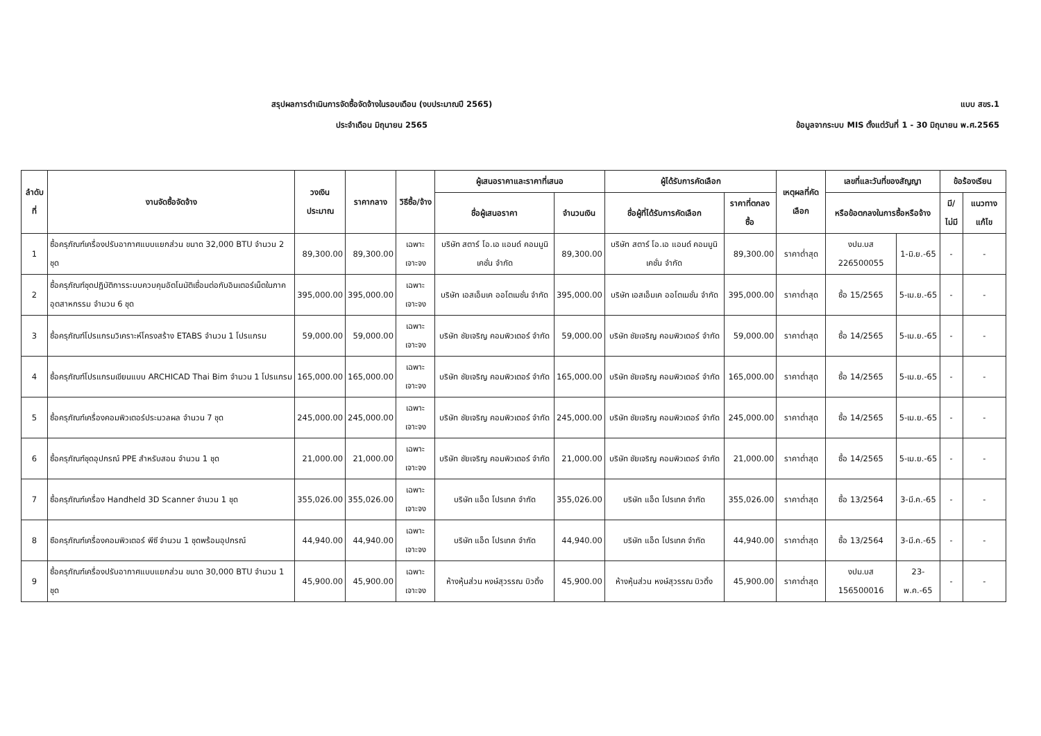สรุปผลการดำเนินการจัดซื้อจัดจ้างในรอบเดือน (งบประมาณปี 2565)
ประจำเดือน มิถุนายน 2565
แบบ สขร.1
ข้อมูลจากระบบ MIS ตั้งแต่วันที่ 1 - 30 มิถุนายน พ.ศ.2565
| ลำดับที่ | งานจัดซื้อจัดจ้าง | วงเงิน ประมาณ | ราคากลาง | วิธีซื้อ/จ้าง | ผู้เสนอราคาและราคาที่เสนอ | | ผู้ได้รับการคัดเลือก | | เหตุผลที่คัดเลือก | เลขที่และวันที่ของสัญญา | | ข้อร้องเรียน | |
| --- | --- | --- | --- | --- | --- | --- | --- | --- | --- | --- | --- | --- | --- |
| | | | | | ชื่อผู้เสนอราคา | จำนวนเงิน | ชื่อผู้ที่ได้รับการคัดเลือก | ราคาที่ตกลงซื้อ | | หรือข้อตกลงในการซื้อหรือจ้าง | | มี/ไม่มี | แนวทางแก้ไข |
| 1 | ซื้อครุภัณฑ์เครื่องปรับอากาศแบบแยกส่วน ขนาด 32,000 BTU จำนวน 2 ชุด | 89,300.00 | 89,300.00 | เฉพาะเจาะจง | บริษัท สตาร์ โอ.เอ แอนด์ คอมมูนิเคชั่น จำกัด | 89,300.00 | บริษัท สตาร์ โอ.เอ แอนด์ คอมมูนิเคชั่น จำกัด | 89,300.00 | ราคาต่ำสุด | งปม.บส 226500055 | 1-มิ.ย.-65 | - | - |
| 2 | ซื้อครุภัณฑ์ชุดปฏิบัติการระบบควบคุมอัตโนมัติเชื่อมต่อกับอินเตอร์เน็ตในภาคอุตสาหกรรม จำนวน 6 ชุด | 395,000.00 | 395,000.00 | เฉพาะเจาะจง | บริษัท เอสเอ็มเค ออโตเมชั่น จำกัด | 395,000.00 | บริษัท เอสเอ็มเค ออโตเมชั่น จำกัด | 395,000.00 | ราคาต่ำสุด | ซื้อ 15/2565 | 5-เม.ย.-65 | - | - |
| 3 | ซื้อครุภัณฑ์โปรแกรมวิเคราะห์โครงสร้าง ETABS จำนวน 1 โปรแกรม | 59,000.00 | 59,000.00 | เฉพาะเจาะจง | บริษัท ชัยเจริญ คอมพิวเตอร์ จำกัด | 59,000.00 | บริษัท ชัยเจริญ คอมพิวเตอร์ จำกัด | 59,000.00 | ราคาต่ำสุด | ซื้อ 14/2565 | 5-เม.ย.-65 | - | - |
| 4 | ซื้อครุภัณฑ์โปรแกรมเขียนแบบ ARCHICAD Thai Bim จำนวน 1 โปรแกรม | 165,000.00 | 165,000.00 | เฉพาะเจาะจง | บริษัท ชัยเจริญ คอมพิวเตอร์ จำกัด | 165,000.00 | บริษัท ชัยเจริญ คอมพิวเตอร์ จำกัด | 165,000.00 | ราคาต่ำสุด | ซื้อ 14/2565 | 5-เม.ย.-65 | - | - |
| 5 | ซื้อครุภัณฑ์เครื่องคอมพิวเตอร์ประมวลผล จำนวน 7 ชุด | 245,000.00 | 245,000.00 | เฉพาะเจาะจง | บริษัท ชัยเจริญ คอมพิวเตอร์ จำกัด | 245,000.00 | บริษัท ชัยเจริญ คอมพิวเตอร์ จำกัด | 245,000.00 | ราคาต่ำสุด | ซื้อ 14/2565 | 5-เม.ย.-65 | - | - |
| 6 | ซื้อครุภัณฑ์ชุดอุปกรณ์ PPE สำหรับสอน จำนวน 1 ชุด | 21,000.00 | 21,000.00 | เฉพาะเจาะจง | บริษัท ชัยเจริญ คอมพิวเตอร์ จำกัด | 21,000.00 | บริษัท ชัยเจริญ คอมพิวเตอร์ จำกัด | 21,000.00 | ราคาต่ำสุด | ซื้อ 14/2565 | 5-เม.ย.-65 | - | - |
| 7 | ซื้อครุภัณฑ์เครื่อง Handheld 3D Scanner จำนวน 1 ชุด | 355,026.00 | 355,026.00 | เฉพาะเจาะจง | บริษัท แอ็ด โปรเทค จำกัด | 355,026.00 | บริษัท แอ็ด โปรเทค จำกัด | 355,026.00 | ราคาต่ำสุด | ซื้อ 13/2564 | 3-มี.ค.-65 | - | - |
| 8 | ซือครุภัณฑ์เครื่องคอมพิวเตอร์ พีซี จำนวน 1 ชุดพร้อมอุปกรณ์ | 44,940.00 | 44,940.00 | เฉพาะเจาะจง | บริษัท แอ็ด โปรเทค จำกัด | 44,940.00 | บริษัท แอ็ด โปรเทค จำกัด | 44,940.00 | ราคาต่ำสุด | ซื้อ 13/2564 | 3-มี.ค.-65 | - | - |
| 9 | ซื้อครุภัณฑ์เครื่องปรับอากาศแบบแยกส่วน ขนาด 30,000 BTU จำนวน 1 ชุด | 45,900.00 | 45,900.00 | เฉพาะเจาะจง | ห้างหุ้นส่วน หงษ์สุวรรณ บิวดิ้ง | 45,900.00 | ห้างหุ้นส่วน หงษ์สุวรรณ บิวดิ้ง | 45,900.00 | ราคาต่ำสุด | งปม.บส 156500016 | 23-พ.ค.-65 | - | - |